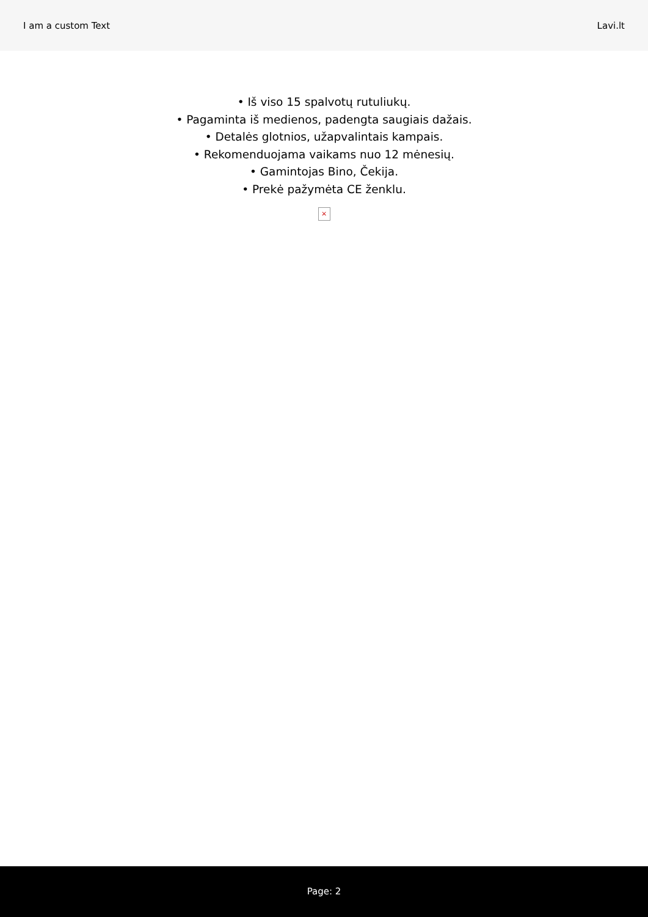I am a custom Text Lavi.lt
• Iš viso 15 spalvotų rutuliukų.
• Pagaminta iš medienos, padengta saugiais dažais.
• Detalės glotnios, užapvalintais kampais.
• Rekomenduojama vaikams nuo 12 mėnesių.
• Gamintojas Bino, Čekija.
• Prekė pažymėta CE ženklu.
×
Page: 2